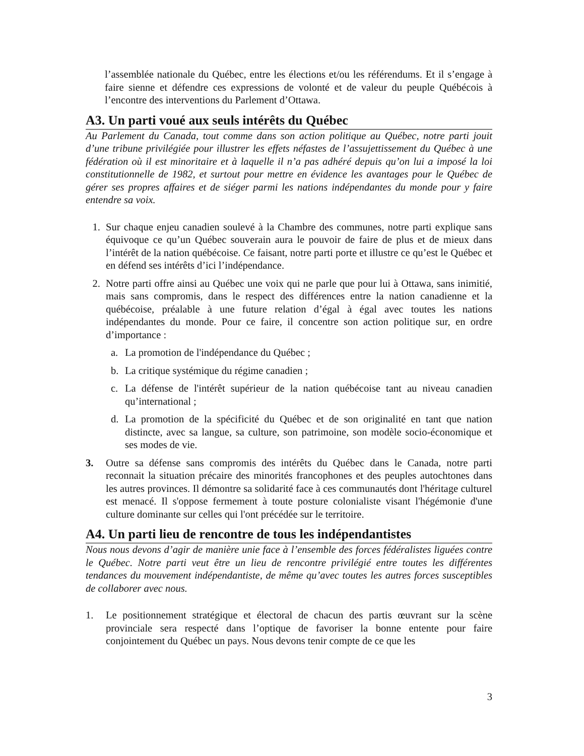l’assemblée nationale du Québec, entre les élections et/ou les référendums. Et il s’engage à faire sienne et défendre ces expressions de volonté et de valeur du peuple Québécois à l’encontre des interventions du Parlement d’Ottawa.
A3. Un parti voué aux seuls intérêts du Québec
Au Parlement du Canada, tout comme dans son action politique au Québec, notre parti jouit d’une tribune privilégiée pour illustrer les effets néfastes de l’assujettissement du Québec à une fédération où il est minoritaire et à laquelle il n’a pas adhéré depuis qu’on lui a imposé la loi constitutionnelle de 1982, et surtout pour mettre en évidence les avantages pour le Québec de gérer ses propres affaires et de siéger parmi les nations indépendantes du monde pour y faire entendre sa voix.
1. Sur chaque enjeu canadien soulevé à la Chambre des communes, notre parti explique sans équivoque ce qu’un Québec souverain aura le pouvoir de faire de plus et de mieux dans l’intérêt de la nation québécoise. Ce faisant, notre parti porte et illustre ce qu’est le Québec et en défend ses intérêts d’ici l’indépendance.
2. Notre parti offre ainsi au Québec une voix qui ne parle que pour lui à Ottawa, sans inimitié, mais sans compromis, dans le respect des différences entre la nation canadienne et la québécoise, préalable à une future relation d’égal à égal avec toutes les nations indépendantes du monde. Pour ce faire, il concentre son action politique sur, en ordre d’importance :
a. La promotion de l'indépendance du Québec ;
b. La critique systémique du régime canadien ;
c. La défense de l'intérêt supérieur de la nation québécoise tant au niveau canadien qu’international ;
d. La promotion de la spécificité du Québec et de son originalité en tant que nation distincte, avec sa langue, sa culture, son patrimoine, son modèle socio-économique et ses modes de vie.
3. Outre sa défense sans compromis des intérêts du Québec dans le Canada, notre parti reconnait la situation précaire des minorités francophones et des peuples autochtones dans les autres provinces. Il démontre sa solidarité face à ces communautés dont l'héritage culturel est menacé. Il s'oppose fermement à toute posture colonialiste visant l'hégémonie d'une culture dominante sur celles qui l'ont précédée sur le territoire.
A4. Un parti lieu de rencontre de tous les indépendantistes
Nous nous devons d’agir de manière unie face à l’ensemble des forces fédéralistes liguées contre le Québec. Notre parti veut être un lieu de rencontre privilégié entre toutes les différentes tendances du mouvement indépendantiste, de même qu’avec toutes les autres forces susceptibles de collaborer avec nous.
1. Le positionnement stratégique et électoral de chacun des partis œuvrant sur la scène provinciale sera respecté dans l’optique de favoriser la bonne entente pour faire conjointement du Québec un pays. Nous devons tenir compte de ce que les
3